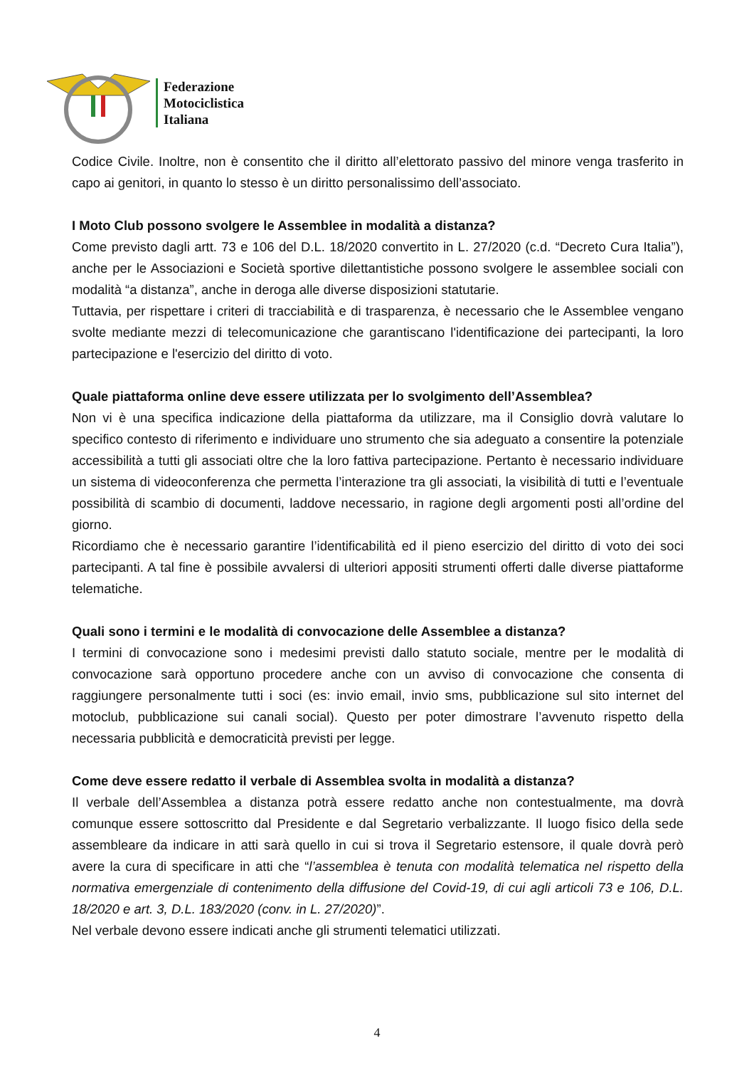Federazione
Motociclistica
Italiana
Codice Civile. Inoltre, non è consentito che il diritto all’elettorato passivo del minore venga trasferito in capo ai genitori, in quanto lo stesso è un diritto personalissimo dell’associato.
I Moto Club possono svolgere le Assemblee in modalità a distanza?
Come previsto dagli artt. 73 e 106 del D.L. 18/2020 convertito in L. 27/2020 (c.d. “Decreto Cura Italia”), anche per le Associazioni e Società sportive dilettantistiche possono svolgere le assemblee sociali con modalità “a distanza”, anche in deroga alle diverse disposizioni statutarie.
Tuttavia, per rispettare i criteri di tracciabilità e di trasparenza, è necessario che le Assemblee vengano svolte mediante mezzi di telecomunicazione che garantiscano l'identificazione dei partecipanti, la loro partecipazione e l'esercizio del diritto di voto.
Quale piattaforma online deve essere utilizzata per lo svolgimento dell’Assemblea?
Non vi è una specifica indicazione della piattaforma da utilizzare, ma il Consiglio dovrà valutare lo specifico contesto di riferimento e individuare uno strumento che sia adeguato a consentire la potenziale accessibilità a tutti gli associati oltre che la loro fattiva partecipazione. Pertanto è necessario individuare un sistema di videoconferenza che permetta l’interazione tra gli associati, la visibilità di tutti e l’eventuale possibilità di scambio di documenti, laddove necessario, in ragione degli argomenti posti all’ordine del giorno.
Ricordiamo che è necessario garantire l’identificabilità ed il pieno esercizio del diritto di voto dei soci partecipanti. A tal fine è possibile avvalersi di ulteriori appositi strumenti offerti dalle diverse piattaforme telematiche.
Quali sono i termini e le modalità di convocazione delle Assemblee a distanza?
I termini di convocazione sono i medesimi previsti dallo statuto sociale, mentre per le modalità di convocazione sarà opportuno procedere anche con un avviso di convocazione che consenta di raggiungere personalmente tutti i soci (es: invio email, invio sms, pubblicazione sul sito internet del motoclub, pubblicazione sui canali social). Questo per poter dimostrare l’avvenuto rispetto della necessaria pubblicità e democraticità previsti per legge.
Come deve essere redatto il verbale di Assemblea svolta in modalità a distanza?
Il verbale dell’Assemblea a distanza potrà essere redatto anche non contestualmente, ma dovrà comunque essere sottoscritto dal Presidente e dal Segretario verbalizzante. Il luogo fisico della sede assembleare da indicare in atti sarà quello in cui si trova il Segretario estensore, il quale dovrà però avere la cura di specificare in atti che “l’assemblea è tenuta con modalità telematica nel rispetto della normativa emergenziale di contenimento della diffusione del Covid-19, di cui agli articoli 73 e 106, D.L. 18/2020 e art. 3, D.L. 183/2020 (conv. in L. 27/2020)”.
Nel verbale devono essere indicati anche gli strumenti telematici utilizzati.
4